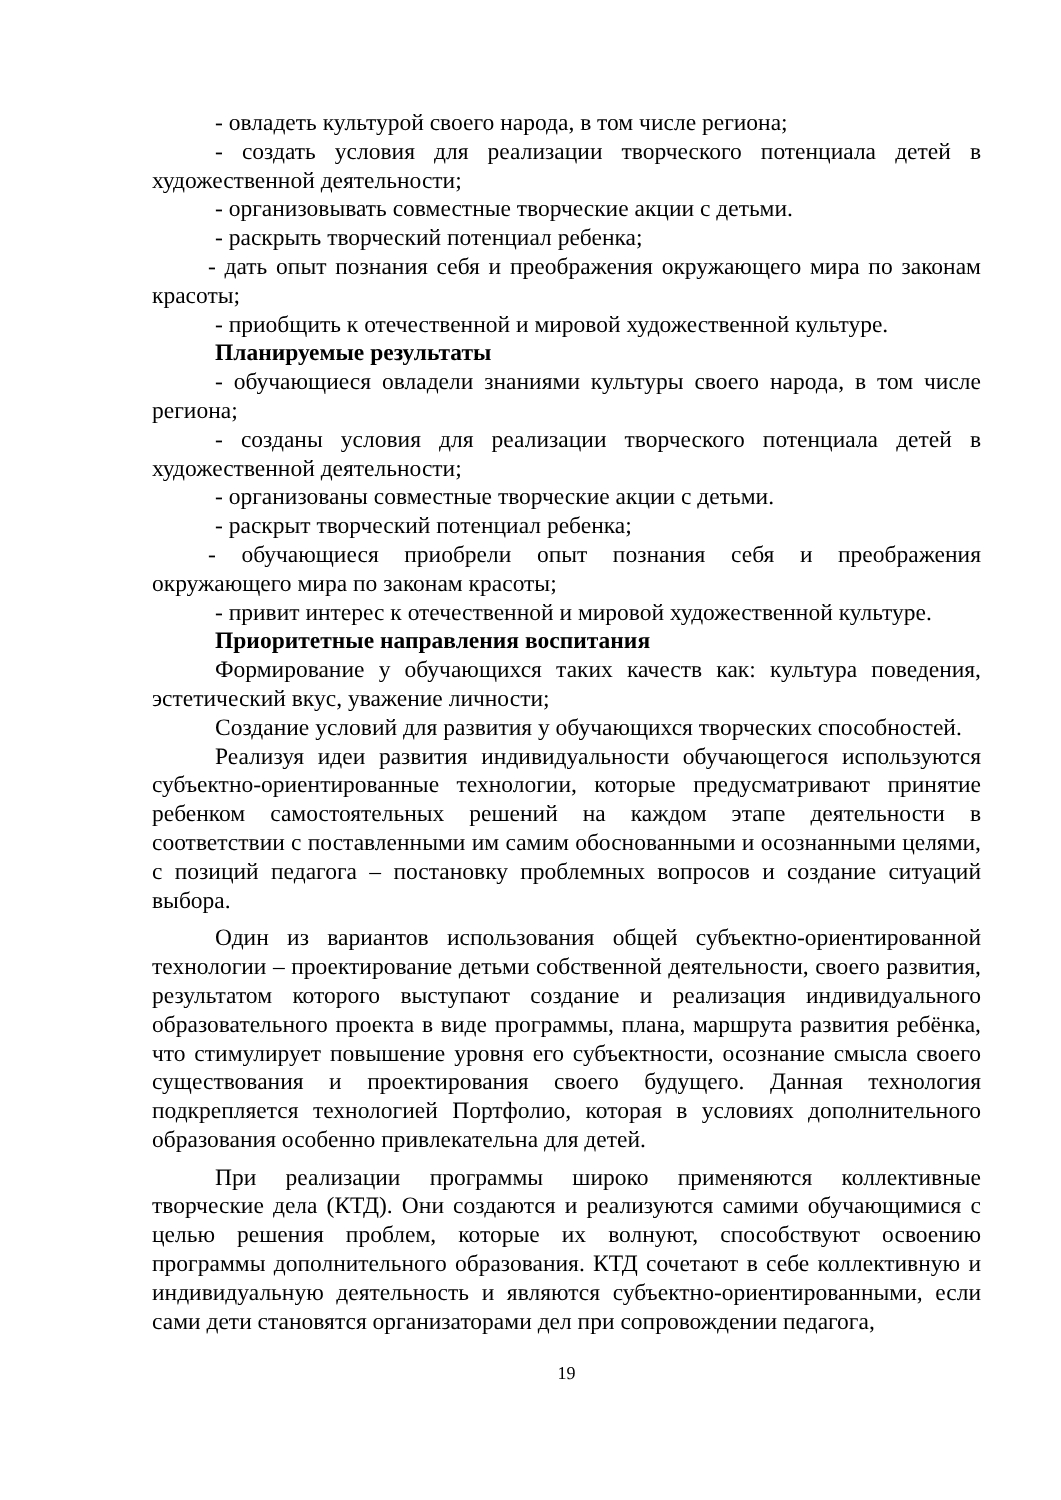- овладеть культурой своего народа, в том числе региона;
- создать условия для реализации творческого потенциала детей в художественной деятельности;
- организовывать совместные творческие акции с детьми.
- раскрыть творческий потенциал ребенка;
- дать опыт познания себя и преображения окружающего мира по законам красоты;
- приобщить к отечественной и мировой художественной культуре.
Планируемые результаты
- обучающиеся овладели знаниями культуры своего народа, в том числе региона;
- созданы условия для реализации творческого потенциала детей в художественной деятельности;
- организованы совместные творческие акции с детьми.
- раскрыт творческий потенциал ребенка;
- обучающиеся приобрели опыт познания себя и преображения окружающего мира по законам красоты;
- привит интерес к отечественной и мировой художественной культуре.
Приоритетные направления воспитания
Формирование у обучающихся таких качеств как: культура поведения, эстетический вкус, уважение личности;
Создание условий для развития у обучающихся творческих способностей.
Реализуя идеи развития индивидуальности обучающегося используются субъектно-ориентированные технологии, которые предусматривают принятие ребенком самостоятельных решений на каждом этапе деятельности в соответствии с поставленными им самим обоснованными и осознанными целями, с позиций педагога – постановку проблемных вопросов и создание ситуаций выбора.
Один из вариантов использования общей субъектно-ориентированной технологии – проектирование детьми собственной деятельности, своего развития, результатом которого выступают создание и реализация индивидуального образовательного проекта в виде программы, плана, маршрута развития ребёнка, что стимулирует повышение уровня его субъектности, осознание смысла своего существования и проектирования своего будущего. Данная технология подкрепляется технологией Портфолио, которая в условиях дополнительного образования особенно привлекательна для детей.
При реализации программы широко применяются коллективные творческие дела (КТД). Они создаются и реализуются самими обучающимися с целью решения проблем, которые их волнуют, способствуют освоению программы дополнительного образования. КТД сочетают в себе коллективную и индивидуальную деятельность и являются субъектно-ориентированными, если сами дети становятся организаторами дел при сопровождении педагога,
19